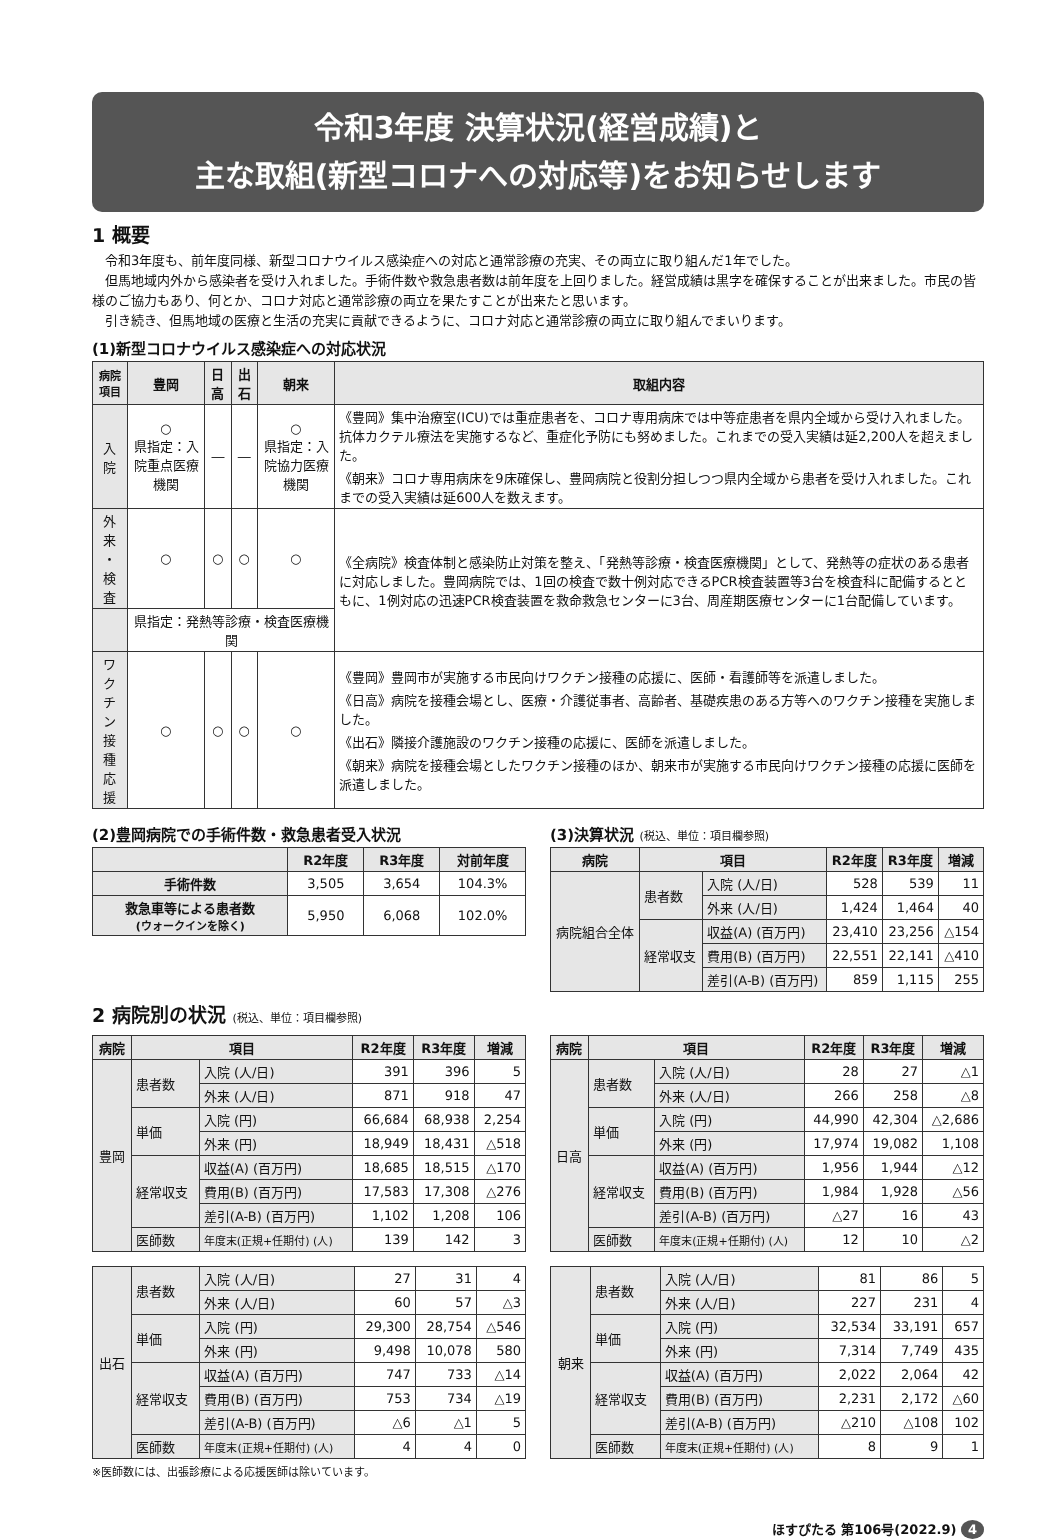令和3年度 決算状況(経営成績)と
主な取組(新型コロナへの対応等)をお知らせします
1 概要
令和3年度も、前年度同様、新型コロナウイルス感染症への対応と通常診療の充実、その両立に取り組んだ1年でした。
但馬地域内外から感染者を受け入れました。手術件数や救急患者数は前年度を上回りました。経営成績は黒字を確保することが出来ました。市民の皆様のご協力もあり、何とか、コロナ対応と通常診療の両立を果たすことが出来たと思います。
引き続き、但馬地域の医療と生活の充実に貢献できるように、コロナ対応と通常診療の両立に取り組んでまいります。
(1)新型コロナウイルス感染症への対応状況
| 病院 項目 | 豊岡 | 日高 | 出石 | 朝来 | 取組内容 |
| --- | --- | --- | --- | --- | --- |
| 入 院 | ○ 県指定：入院重点医療機関 | ― | ― | ○ 県指定：入院協力医療機関 | 《豊岡》集中治療室(ICU)では重症患者を、コロナ専用病床では中等症患者を県内全域から受け入れました。抗体カクテル療法を実施するなど、重症化予防にも努めました。これまでの受入実績は延2,200人を超えました。 《朝来》コロナ専用病床を9床確保し、豊岡病院と役割分担しつつ県内全域から患者を受け入れました。これまでの受入実績は延600人を数えます。 |
| 外 来 ・検査 | ○ | ○ | ○ | ○ | 《全病院》検査体制と感染防止対策を整え、「発熱等診療・検査医療機関」として、発熱等の症状のある患者に対応しました。豊岡病院では、1回の検査で数十例対応できるPCR検査装置等3台を検査科に配備するとともに、1例対応の迅速PCR検査装置を救命救急センターに3台、周産期医療センターに1台配備しています。 |
| | 県指定：発熱等診療・検査医療機関 | | | | |
| ワクチン 接種応援 | ○ | ○ | ○ | ○ | 《豊岡》豊岡市が実施する市民向けワクチン接種の応援に、医師・看護師等を派遣しました。 《日高》病院を接種会場とし、医療・介護従事者、高齢者、基礎疾患のある方等へのワクチン接種を実施しました。 《出石》隣接介護施設のワクチン接種の応援に、医師を派遣しました。 《朝来》病院を接種会場としたワクチン接種のほか、朝来市が実施する市民向けワクチン接種の応援に医師を派遣しました。 |
(2)豊岡病院での手術件数・救急患者受入状況
| | R2年度 | R3年度 | 対前年度 |
| --- | --- | --- | --- |
| 手術件数 | 3,505 | 3,654 | 104.3% |
| 救急車等による患者数 (ウォークインを除く) | 5,950 | 6,068 | 102.0% |
(3)決算状況 (税込、単位：項目欄参照)
| 病院 | 項目 | | R2年度 | R3年度 | 増減 |
| --- | --- | --- | --- | --- | --- |
| 病院組合全体 | 患者数 | 入院 (人/日) | 528 | 539 | 11 |
| | | 外来 (人/日) | 1,424 | 1,464 | 40 |
| | 経常収支 | 収益(A) (百万円) | 23,410 | 23,256 | △154 |
| | | 費用(B) (百万円) | 22,551 | 22,141 | △410 |
| | | 差引(A-B) (百万円) | 859 | 1,115 | 255 |
2 病院別の状況 (税込、単位：項目欄参照)
| 病院 | 項目 | | R2年度 | R3年度 | 増減 |
| --- | --- | --- | --- | --- | --- |
| 豊岡 | 患者数 | 入院 (人/日) | 391 | 396 | 5 |
| | | 外来 (人/日) | 871 | 918 | 47 |
| | 単価 | 入院 (円) | 66,684 | 68,938 | 2,254 |
| | | 外来 (円) | 18,949 | 18,431 | △518 |
| | 経常収支 | 収益(A) (百万円) | 18,685 | 18,515 | △170 |
| | | 費用(B) (百万円) | 17,583 | 17,308 | △276 |
| | | 差引(A-B) (百万円) | 1,102 | 1,208 | 106 |
| | 医師数 | 年度末(正規+任期付) (人) | 139 | 142 | 3 |
| 病院 | 項目 | | R2年度 | R3年度 | 増減 |
| --- | --- | --- | --- | --- | --- |
| 日高 | 患者数 | 入院 (人/日) | 28 | 27 | △1 |
| | | 外来 (人/日) | 266 | 258 | △8 |
| | 単価 | 入院 (円) | 44,990 | 42,304 | △2,686 |
| | | 外来 (円) | 17,974 | 19,082 | 1,108 |
| | 経常収支 | 収益(A) (百万円) | 1,956 | 1,944 | △12 |
| | | 費用(B) (百万円) | 1,984 | 1,928 | △56 |
| | | 差引(A-B) (百万円) | △27 | 16 | 43 |
| | 医師数 | 年度末(正規+任期付) (人) | 12 | 10 | △2 |
| 出石 | 患者数 | 入院 (人/日) | 27 | 31 | 4 |
| | | 外来 (人/日) | 60 | 57 | △3 |
| | 単価 | 入院 (円) | 29,300 | 28,754 | △546 |
| | | 外来 (円) | 9,498 | 10,078 | 580 |
| | 経常収支 | 収益(A) (百万円) | 747 | 733 | △14 |
| | | 費用(B) (百万円) | 753 | 734 | △19 |
| | | 差引(A-B) (百万円) | △6 | △1 | 5 |
| | 医師数 | 年度末(正規+任期付) (人) | 4 | 4 | 0 |
| 朝来 | 患者数 | 入院 (人/日) | 81 | 86 | 5 |
| | | 外来 (人/日) | 227 | 231 | 4 |
| | 単価 | 入院 (円) | 32,534 | 33,191 | 657 |
| | | 外来 (円) | 7,314 | 7,749 | 435 |
| | 経常収支 | 収益(A) (百万円) | 2,022 | 2,064 | 42 |
| | | 費用(B) (百万円) | 2,231 | 2,172 | △60 |
| | | 差引(A-B) (百万円) | △210 | △108 | 102 |
| | 医師数 | 年度末(正規+任期付) (人) | 8 | 9 | 1 |
※医師数には、出張診療による応援医師は除いています。
ほすぴたる 第106号(2022.9) 4